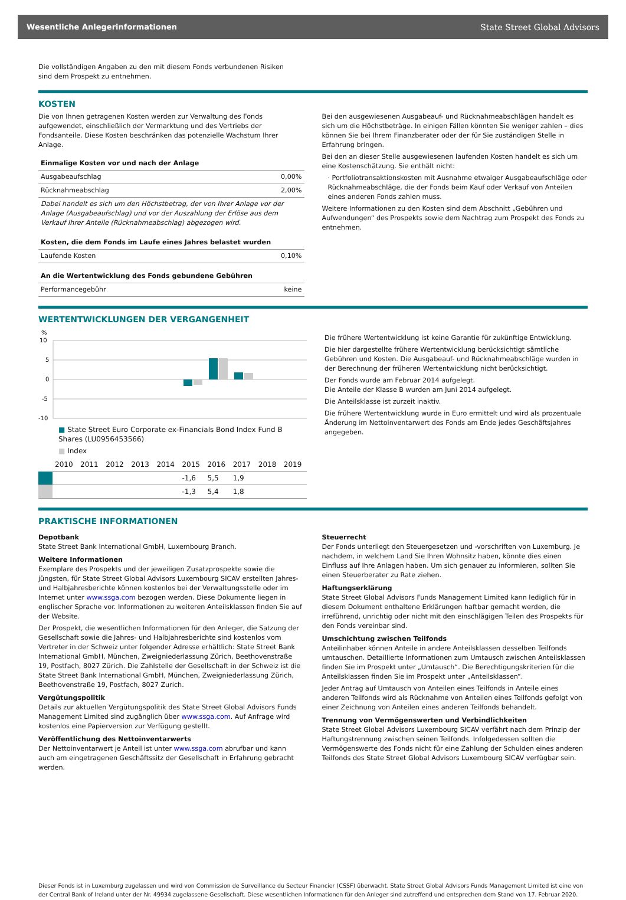Wesentliche Anlegerinformationen State Street Global Advisors
Die vollständigen Angaben zu den mit diesem Fonds verbundenen Risiken sind dem Prospekt zu entnehmen.
KOSTEN
Die von Ihnen getragenen Kosten werden zur Verwaltung des Fonds aufgewendet, einschließlich der Vermarktung und des Vertriebs der Fondsanteile. Diese Kosten beschränken das potenzielle Wachstum Ihrer Anlage.
| Einmalige Kosten vor und nach der Anlage | |
| --- | --- |
| Ausgabeaufschlag | 0,00% |
| Rücknahmeabschlag | 2,00% |
| Dabei handelt es sich um den Höchstbetrag, der von Ihrer Anlage vor der Anlage (Ausgabeaufschlag) und vor der Auszahlung der Erlöse aus dem Verkauf Ihrer Anteile (Rücknahmeabschlag) abgezogen wird. | |
| Kosten, die dem Fonds im Laufe eines Jahres belastet wurden | |
| Laufende Kosten | 0,10% |
| An die Wertentwicklung des Fonds gebundene Gebühren | |
| Performancegebühr | keine |
Bei den ausgewiesenen Ausgabeauf- und Rücknahmeabschlägen handelt es sich um die Höchstbeträge. In einigen Fällen könnten Sie weniger zahlen – dies können Sie bei Ihrem Finanzberater oder der für Sie zuständigen Stelle in Erfahrung bringen.
Bei den an dieser Stelle ausgewiesenen laufenden Kosten handelt es sich um eine Kostenschätzung. Sie enthält nicht:
· Portfoliotransaktionskosten mit Ausnahme etwaiger Ausgabeaufschläge oder Rücknahmeabschläge, die der Fonds beim Kauf oder Verkauf von Anteilen eines anderen Fonds zahlen muss.
Weitere Informationen zu den Kosten sind dem Abschnitt „Gebühren und Aufwendungen“ des Prospekts sowie dem Nachtrag zum Prospekt des Fonds zu entnehmen.
WERTENTWICKLUNGEN DER VERGANGENHEIT
%
10
5
0
-5
-10
■ State Street Euro Corporate ex-Financials Bond Index Fund B Shares (LU0956453566)
■ Index
| | 2010 | 2011 | 2012 | 2013 | 2014 | 2015 | 2016 | 2017 | 2018 | 2019 |
| | | | | | | -1,6 | 5,5 | 1,9 | | |
| | | | | | | -1,3 | 5,4 | 1,8 | | |
Die frühere Wertentwicklung ist keine Garantie für zukünftige Entwicklung.
Die hier dargestellte frühere Wertentwicklung berücksichtigt sämtliche Gebühren und Kosten. Die Ausgabeauf- und Rücknahmeabschläge wurden in der Berechnung der früheren Wertentwicklung nicht berücksichtigt.
Der Fonds wurde am Februar 2014 aufgelegt.
Die Anteile der Klasse B wurden am Juni 2014 aufgelegt.
Die Anteilsklasse ist zurzeit inaktiv.
Die frühere Wertentwicklung wurde in Euro ermittelt und wird als prozentuale Änderung im Nettoinventarwert des Fonds am Ende jedes Geschäftsjahres angegeben.
PRAKTISCHE INFORMATIONEN
Depotbank
State Street Bank International GmbH, Luxembourg Branch.
Weitere Informationen
Exemplare des Prospekts und der jeweiligen Zusatzprospekte sowie die jüngsten, für State Street Global Advisors Luxembourg SICAV erstellten Jahres- und Halbjahresberichte können kostenlos bei der Verwaltungsstelle oder im Internet unter www.ssga.com bezogen werden. Diese Dokumente liegen in englischer Sprache vor. Informationen zu weiteren Anteilsklassen finden Sie auf der Website.
Der Prospekt, die wesentlichen Informationen für den Anleger, die Satzung der Gesellschaft sowie die Jahres- und Halbjahresberichte sind kostenlos vom Vertreter in der Schweiz unter folgender Adresse erhältlich: State Street Bank International GmbH, München, Zweigniederlassung Zürich, Beethovenstraße 19, Postfach, 8027 Zürich. Die Zahlstelle der Gesellschaft in der Schweiz ist die State Street Bank International GmbH, München, Zweigniederlassung Zürich, Beethovenstraße 19, Postfach, 8027 Zurich.
Vergütungspolitik
Details zur aktuellen Vergütungspolitik des State Street Global Advisors Funds Management Limited sind zugänglich über www.ssga.com. Auf Anfrage wird kostenlos eine Papierversion zur Verfügung gestellt.
Veröffentlichung des Nettoinventarwerts
Der Nettoinventarwert je Anteil ist unter www.ssga.com abrufbar und kann auch am eingetragenen Geschäftssitz der Gesellschaft in Erfahrung gebracht werden.
Steuerrecht
Der Fonds unterliegt den Steuergesetzen und -vorschriften von Luxemburg. Je nachdem, in welchem Land Sie Ihren Wohnsitz haben, könnte dies einen Einfluss auf Ihre Anlagen haben. Um sich genauer zu informieren, sollten Sie einen Steuerberater zu Rate ziehen.
Haftungserklärung
State Street Global Advisors Funds Management Limited kann lediglich für in diesem Dokument enthaltene Erklärungen haftbar gemacht werden, die irreführend, unrichtig oder nicht mit den einschlägigen Teilen des Prospekts für den Fonds vereinbar sind.
Umschichtung zwischen Teilfonds
Anteilinhaber können Anteile in andere Anteilsklassen desselben Teilfonds umtauschen. Detaillierte Informationen zum Umtausch zwischen Anteilsklassen finden Sie im Prospekt unter „Umtausch“. Die Berechtigungskriterien für die Anteilsklassen finden Sie im Prospekt unter „Anteilsklassen“.
Jeder Antrag auf Umtausch von Anteilen eines Teilfonds in Anteile eines anderen Teilfonds wird als Rücknahme von Anteilen eines Teilfonds gefolgt von einer Zeichnung von Anteilen eines anderen Teilfonds behandelt.
Trennung von Vermögenswerten und Verbindlichkeiten
State Street Global Advisors Luxembourg SICAV verfährt nach dem Prinzip der Haftungstrennung zwischen seinen Teilfonds. Infolgedessen sollten die Vermögenswerte des Fonds nicht für eine Zahlung der Schulden eines anderen Teilfonds des State Street Global Advisors Luxembourg SICAV verfügbar sein.
Dieser Fonds ist in Luxemburg zugelassen und wird von Commission de Surveillance du Secteur Financier (CSSF) überwacht. State Street Global Advisors Funds Management Limited ist eine von der Central Bank of Ireland unter der Nr. 49934 zugelassene Gesellschaft. Diese wesentlichen Informationen für den Anleger sind zutreffend und entsprechen dem Stand von 17. Februar 2020.